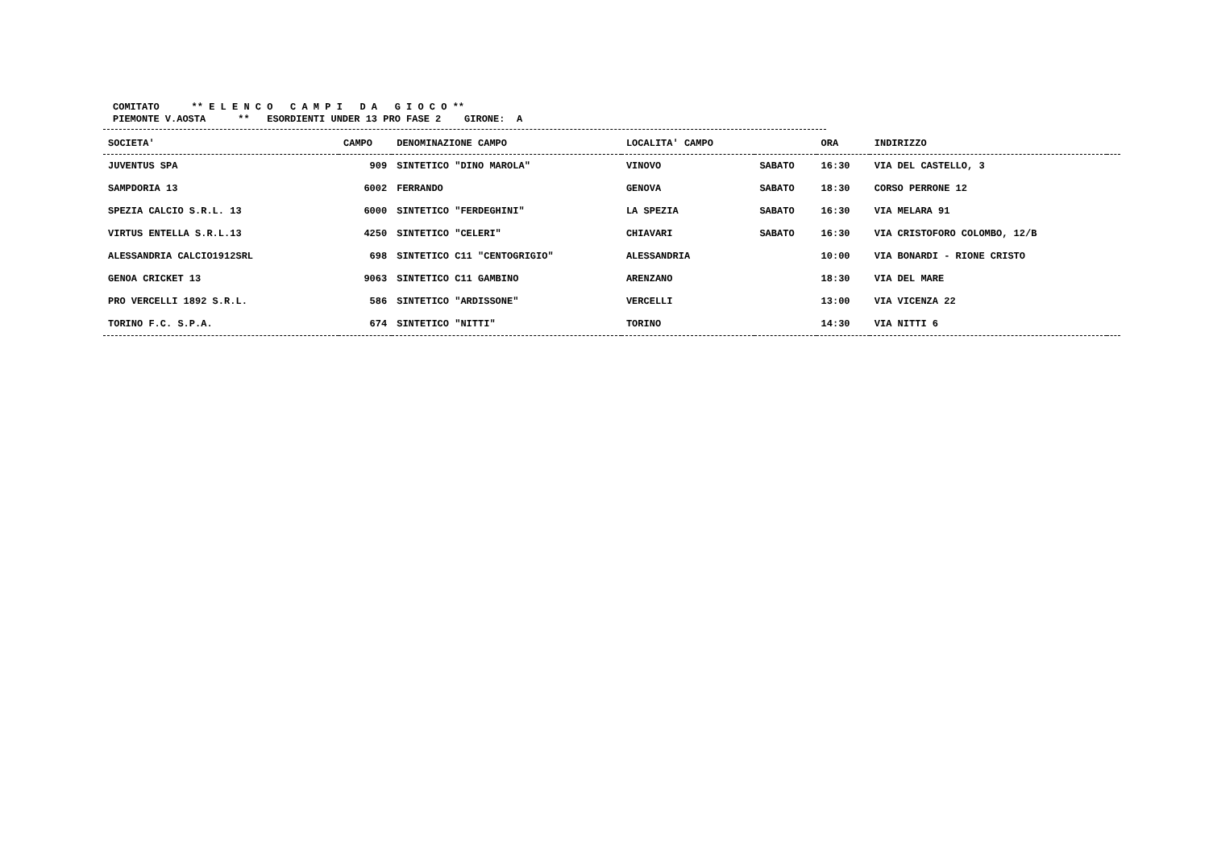COMITATO ** E L E N C O C A M P I D A G I O C O **
PIEMONTE V.AOSTA ** ESORDIENTI UNDER 13 PRO FASE 2 GIRONE: A
| SOCIETA' | CAMPO | DENOMINAZIONE CAMPO | LOCALITA' CAMPO | | ORA | INDIRIZZO | |
| --- | --- | --- | --- | --- | --- | --- | --- |
| JUVENTUS SPA | 909 | SINTETICO "DINO MAROLA" | VINOVO | SABATO | 16:30 | VIA DEL CASTELLO, 3 | |
| SAMPDORIA 13 | 6002 | FERRANDO | GENOVA | SABATO | 18:30 | CORSO PERRONE 12 | |
| SPEZIA CALCIO S.R.L. 13 | 6000 | SINTETICO "FERDEGHINI" | LA SPEZIA | SABATO | 16:30 | VIA MELARA 91 | |
| VIRTUS ENTELLA S.R.L.13 | 4250 | SINTETICO "CELERI" | CHIAVARI | SABATO | 16:30 | VIA CRISTOFORO COLOMBO, 12/B | |
| ALESSANDRIA CALCIO1912SRL | 698 | SINTETICO C11 "CENTOGRIGIO" | ALESSANDRIA | | 10:00 | VIA BONARDI - RIONE CRISTO | |
| GENOA CRICKET 13 | 9063 | SINTETICO C11 GAMBINO | ARENZANO | | 18:30 | VIA DEL MARE | |
| PRO VERCELLI 1892 S.R.L. | 586 | SINTETICO "ARDISSONE" | VERCELLI | | 13:00 | VIA VICENZA 22 | |
| TORINO F.C. S.P.A. | 674 | SINTETICO "NITTI" | TORINO | | 14:30 | VIA NITTI 6 | |